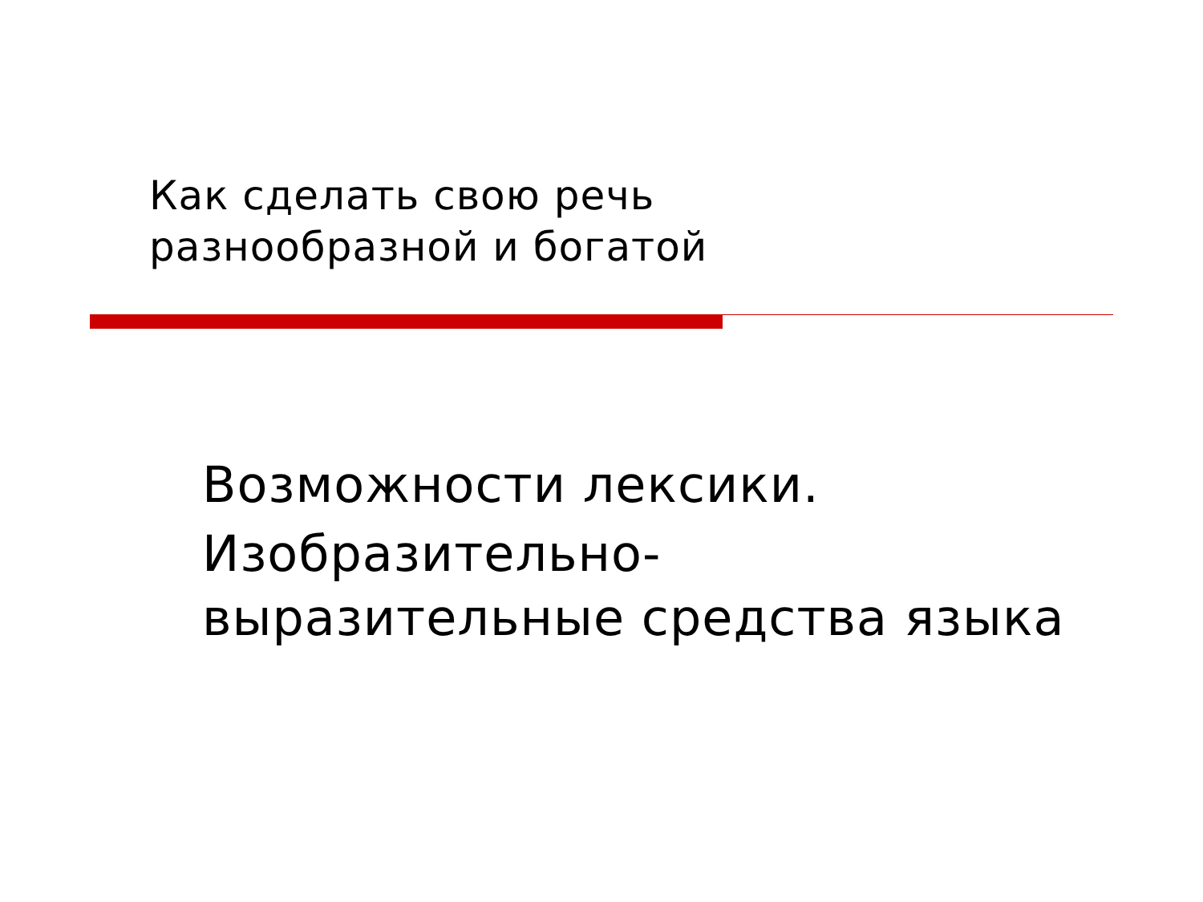Как сделать свою речь
разнообразной и богатой
Возможности лексики.
Изобразительно-
выразительные средства языка